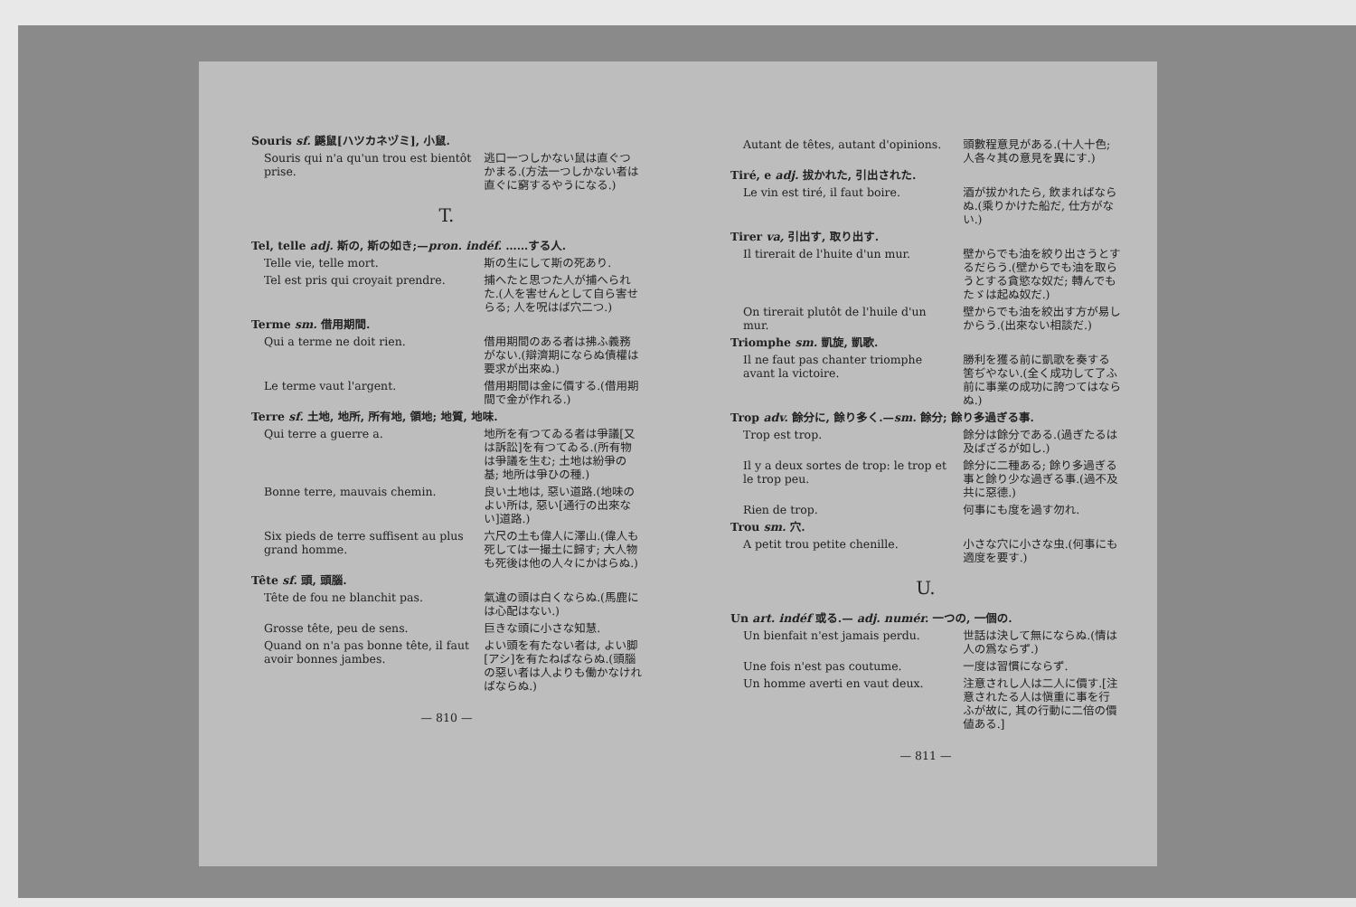Souris sf. 鼷鼠[ハツカネヅミ], 小鼠.
Souris qui n'a qu'un trou est bientôt prise.
逃口一つしかない鼠は直ぐつかまる.(方法一つしかない者は直ぐに窮するやうになる.)
T.
Tel, telle adj. 斯の, 斯の如き;—pron. indéf. ……する人.
Telle vie, telle mort. 斯の生にして斯の死あり.
Tel est pris qui croyait prendre.
捕へたと思つた人が捕へられた.(人を害せんとして自ら害せらる; 人を呪はば穴二つ.)
Terme sm. 借用期間.
Qui a terme ne doit rien. 借用期間のある者は拂ふ義務がない.(辯濟期にならぬ債權は要求が出來ぬ.)
Le terme vaut l'argent. 借用期間は金に價する.(借用期間で金が作れる.)
Terre sf. 土地, 地所, 所有地, 領地; 地質, 地味.
Qui terre a guerre a. 地所を有つてゐる者は爭議[又は訴訟]を有つてゐる.(所有物は爭議を生む; 土地は紛爭の基; 地所は爭ひの種.)
Bonne terre, mauvais chemin. 良い土地は, 惡い道路.(地味のよい所は, 惡い[通行の出來ない]道路.)
Six pieds de terre suffisent au plus grand homme.
六尺の土も偉人に澤山.(偉人も死しては一撮土に歸す; 大人物も死後は他の人々にかはらぬ.)
Tête sf. 頭, 頭腦.
Tête de fou ne blanchit pas. 氣違の頭は白くならぬ.(馬鹿には心配はない.)
Grosse tête, peu de sens. 巨きな頭に小さな知慧.
Quand on n'a pas bonne tête, il faut avoir bonnes jambes.
よい頭を有たない者は, よい脚[アシ]を有たねばならぬ.(頭腦の惡い者は人よりも働かなければならぬ.)
— 810 —
Autant de têtes, autant d'opinions.
頭數程意見がある.(十人十色; 人各々其の意見を異にす.)
Tiré, e adj. 拔かれた, 引出された.
Le vin est tiré, il faut boire. 酒が拔かれたら, 飲まればならぬ.(乘りかけた船だ, 仕方がない.)
Tirer va, 引出す, 取り出す.
Il tirerait de l'huite d'un mur. 壁からでも油を絞り出さうとするだらう.(壁からでも油を取らうとする貪慾な奴だ; 轉んでもたゞは起ぬ奴だ.)
On tirerait plutôt de l'huile d'un mur.
壁からでも油を絞出す方が易しからう.(出來ない相談だ.)
Triomphe sm. 凱旋, 凱歌.
Il ne faut pas chanter triomphe avant la victoire.
勝利を獲る前に凱歌を奏する筈ぢやない.(全く成功して了ふ前に事業の成功に誇つてはならぬ.)
Trop adv. 餘分に, 餘り多く.—sm. 餘分; 餘り多過ぎる事.
Trop est trop. 餘分は餘分である.(過ぎたるは及ばざるが如し.)
Il y a deux sortes de trop: le trop et le trop peu.
餘分に二種ある; 餘り多過ぎる事と餘り少な過ぎる事.(過不及共に惡德.)
Rien de trop. 何事にも度を過す勿れ.
Trou sm. 穴.
A petit trou petite chenille. 小さな穴に小さな虫.(何事にも適度を要す.)
U.
Un art. indéf 或る.— adj. numér. 一つの, 一個の.
Un bienfait n'est jamais perdu. 世話は決して無にならぬ.(情は人の爲ならず.)
Une fois n'est pas coutume. 一度は習慣にならず.
Un homme averti en vaut deux. 注意されし人は二人に價す.[注意されたる人は愼重に事を行ふが故に, 其の行動に二倍の價値ある.]
— 811 —